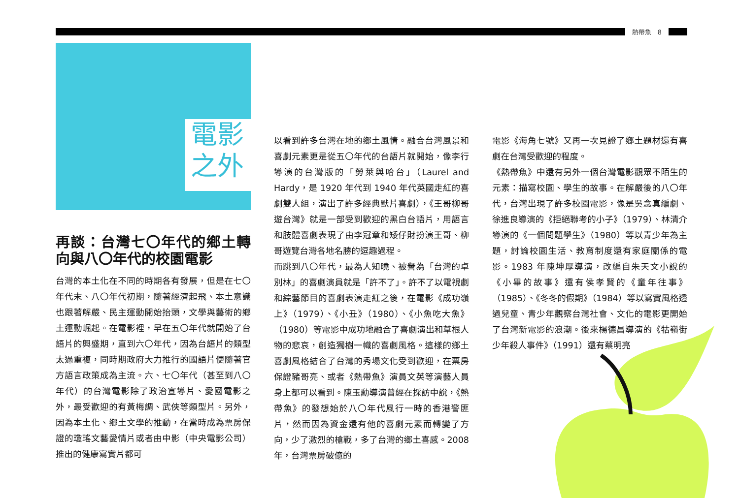熱帶魚　8
電影
之外
再談：台灣七〇年代的鄉土轉向與八〇年代的校園電影
台灣的本土化在不同的時期各有發展，但是在七〇年代末、八〇年代初期，隨著經濟起飛、本土意識也跟著解嚴、民主運動開始抬頭，文學與藝術的鄉土運動崛起。在電影裡，早在五〇年代就開始了台語片的興盛期，直到六〇年代，因為台語片的類型太過重複，同時期政府大力推行的國語片便隨著官方語言政策成為主流。六、七〇年代（甚至到八〇年代）的台灣電影除了政治宣導片、愛國電影之外，最受歡迎的有黃梅調、武俠等類型片。另外，因為本土化、鄉土文學的推動，在當時成為票房保證的瓊瑤文藝愛情片或者由中影（中央電影公司）推出的健康寫實片都可
以看到許多台灣在地的鄉土風情。融合台灣風景和喜劇元素更是從五〇年代的台語片就開始，像李行導演的台灣版的「勞萊與哈台」（Laurel and Hardy，是 1920 年代到 1940 年代英國走紅的喜劇雙人組，演出了許多經典默片喜劇），《王哥柳哥遊台灣》就是一部受到歡迎的黑白台語片，用語言和肢體喜劇表現了由李冠章和矮仔財扮演王哥、柳哥遊覽台灣各地名勝的逗趣過程。
而跳到八〇年代，最為人知曉、被譽為「台灣的卓別林」的喜劇演員就是「許不了」。許不了以電視劇和綜藝節目的喜劇表演走紅之後，在電影《成功嶺上》（1979）、《小丑》（1980）、《小魚吃大魚》（1980）等電影中成功地融合了喜劇演出和草根人物的悲哀，創造獨樹一幟的喜劇風格。這樣的鄉土喜劇風格結合了台灣的秀場文化受到歡迎，在票房保證豬哥亮、或者《熱帶魚》演員文英等演藝人員身上都可以看到。陳玉勳導演曾經在採訪中說，《熱帶魚》的發想始於八〇年代風行一時的香港警匪片，然而因為資金還有他的喜劇元素而轉變了方向，少了激烈的槍戰，多了台灣的鄉土喜感。2008 年，台灣票房破億的
電影《海角七號》又再一次見證了鄉土題材還有喜劇在台灣受歡迎的程度。
《熱帶魚》中還有另外一個台灣電影觀眾不陌生的元素：描寫校園、學生的故事。在解嚴後的八〇年代，台灣出現了許多校園電影，像是吳念真編劇、徐進良導演的《拒絕聯考的小子》（1979）、林清介導演的《一個問題學生》（1980）等以青少年為主題，討論校園生活、教育制度還有家庭關係的電影。1983 年陳坤厚導演，改編自朱天文小說的《小畢的故事》還有侯孝賢的《童年往事》（1985）、《冬冬的假期》（1984）等以寫實風格透過兒童、青少年觀察台灣社會、文化的電影更開始了台灣新電影的浪潮。後來楊德昌導演的《牯嶺街少年殺人事件》（1991）還有蔡明亮